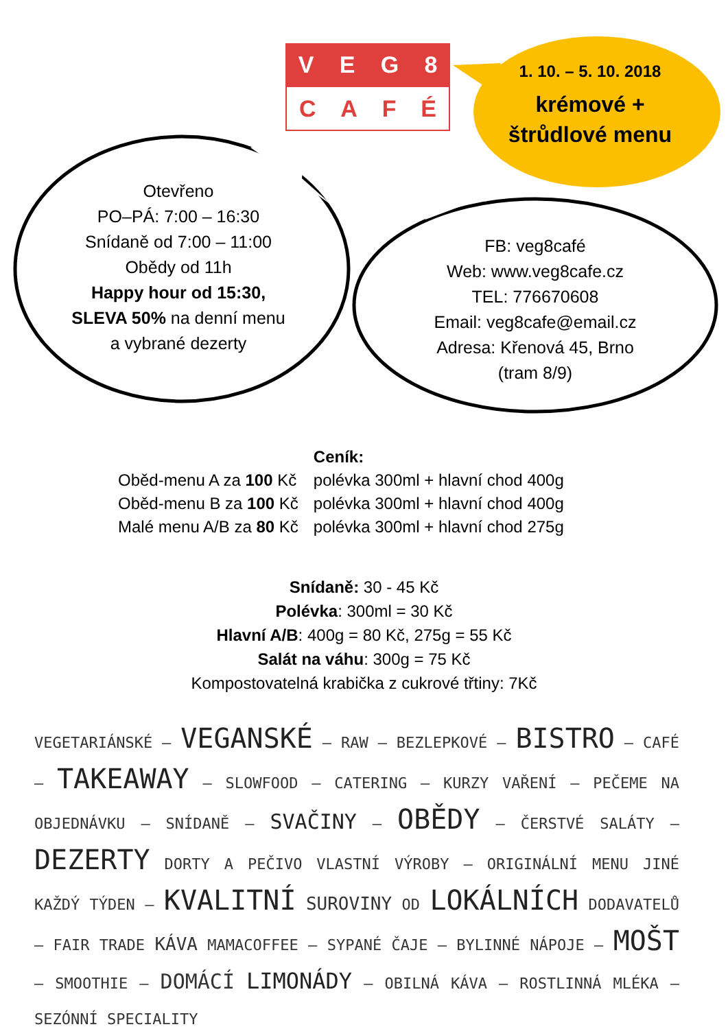VEG 8
CAFÉ
1. 10. – 5. 10. 2018
krémové +
štrůdlové menu
Otevřeno
PO–PÁ: 7:00 – 16:30
Snídaně od 7:00 – 11:00
Obědy od 11h
Happy hour od 15:30,
SLEVA 50% na denní menu
a vybrané dezerty
FB: veg8café
Web: www.veg8cafe.cz
TEL: 776670608
Email: veg8cafe@email.cz
Adresa: Křenová 45, Brno
(tram 8/9)
| | Ceník: |
| Oběd-menu A za 100 Kč | polévka 300ml + hlavní chod 400g |
| Oběd-menu B za 100 Kč | polévka 300ml + hlavní chod 400g |
| Malé menu A/B za 80 Kč | polévka 300ml + hlavní chod 275g |
Snídaně: 30 - 45 Kč
Polévka: 300ml = 30 Kč
Hlavní A/B: 400g = 80 Kč, 275g = 55 Kč
Salát na váhu: 300g = 75 Kč
Kompostovatelná krabička z cukrové třtiny: 7Kč
VEGETARIÁNSKÉ – VEGANSKÉ – RAW – BEZLEPKOVÉ – BISTRO – CAFÉ – TAKEAWAY – SLOWFOOD – CATERING – KURZY VAŘENÍ – PEČEME NA OBJEDNÁVKU – SNÍDANĚ – SVAČINY – OBĚDY – ČERSTVÉ SALÁTY – DEZERTY DORTY A PEČIVO VLASTNÍ VÝROBY – ORIGINÁLNÍ MENU JINÉ KAŽDÝ TÝDEN – KVALITNÍ SUROVINY OD LOKÁLNÍCH DODAVATELŮ – FAIR TRADE KÁVA MAMACOFFEE – SYPANÉ ČAJE – BYLINNÉ NÁPOJE – MOŠT – SMOOTHIE – DOMÁCÍ LIMONÁDY – OBILNÁ KÁVA – ROSTLINNÁ MLÉKA – SEZÓNNÍ SPECIALITY